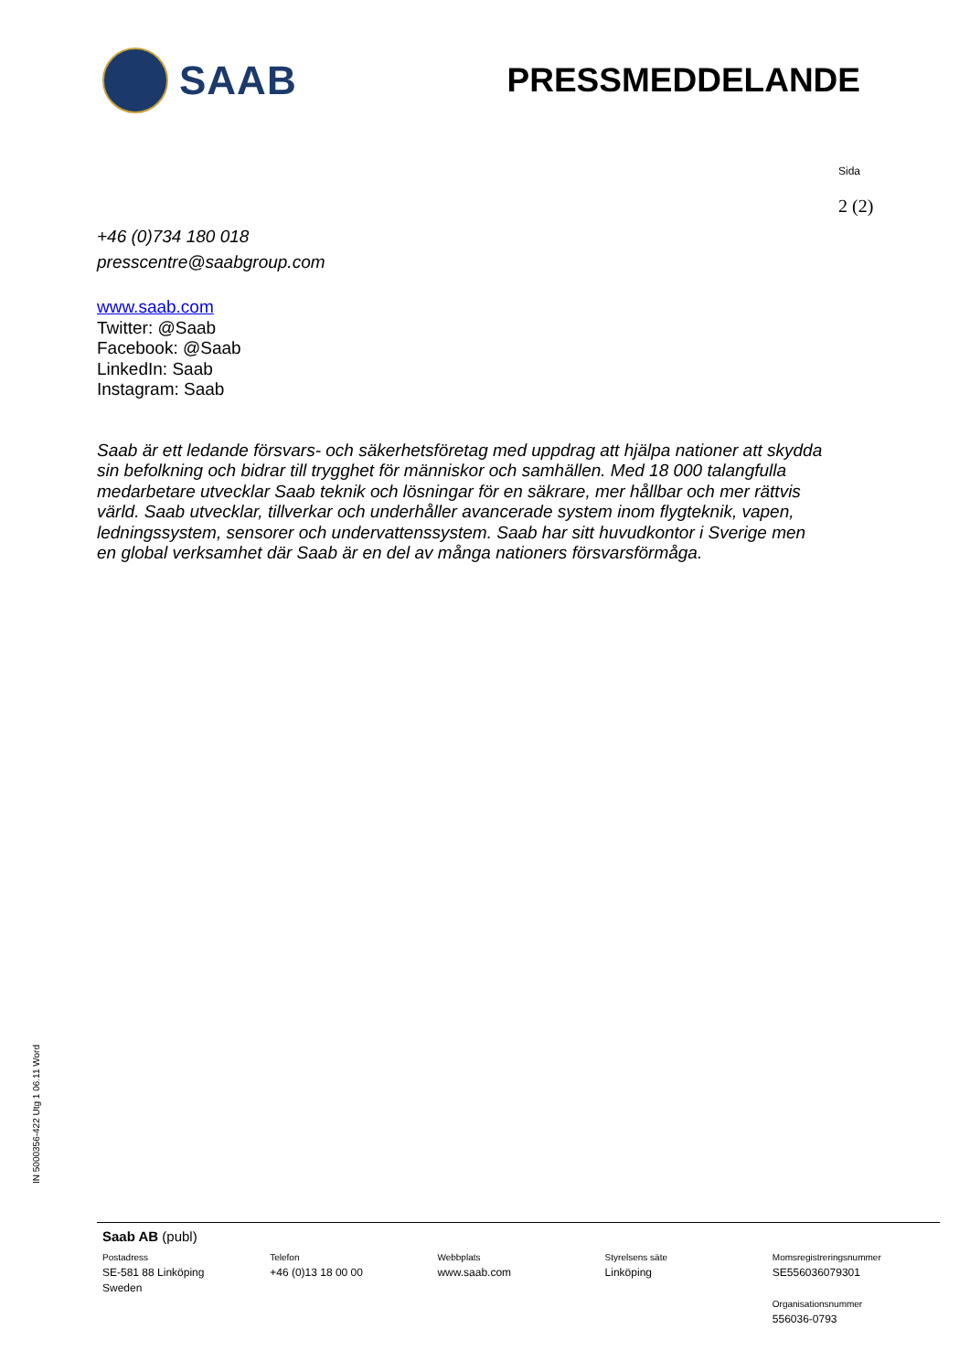SAAB
PRESSMEDDELANDE
Sida
2 (2)
+46 (0)734 180 018
presscentre@saabgroup.com
www.saab.com
Twitter: @Saab
Facebook: @Saab
LinkedIn: Saab
Instagram: Saab
Saab är ett ledande försvars- och säkerhetsföretag med uppdrag att hjälpa nationer att skydda sin befolkning och bidrar till trygghet för människor och samhällen. Med 18 000 talangfulla medarbetare utvecklar Saab teknik och lösningar för en säkrare, mer hållbar och mer rättvis värld. Saab utvecklar, tillverkar och underhåller avancerade system inom flygteknik, vapen, ledningssystem, sensorer och undervattenssystem. Saab har sitt huvudkontor i Sverige men en global verksamhet där Saab är en del av många nationers försvarsförmåga.
IN 5000356-422 Utg 1 06.11 Word
Saab AB (publ)
Postadress
SE-581 88 Linköping
Sweden
Telefon
+46 (0)13 18 00 00
Webbplats
www.saab.com
Styrelsens säte
Linköping
Momsregistreringsnummer
SE556036079301
Organisationsnummer
556036-0793